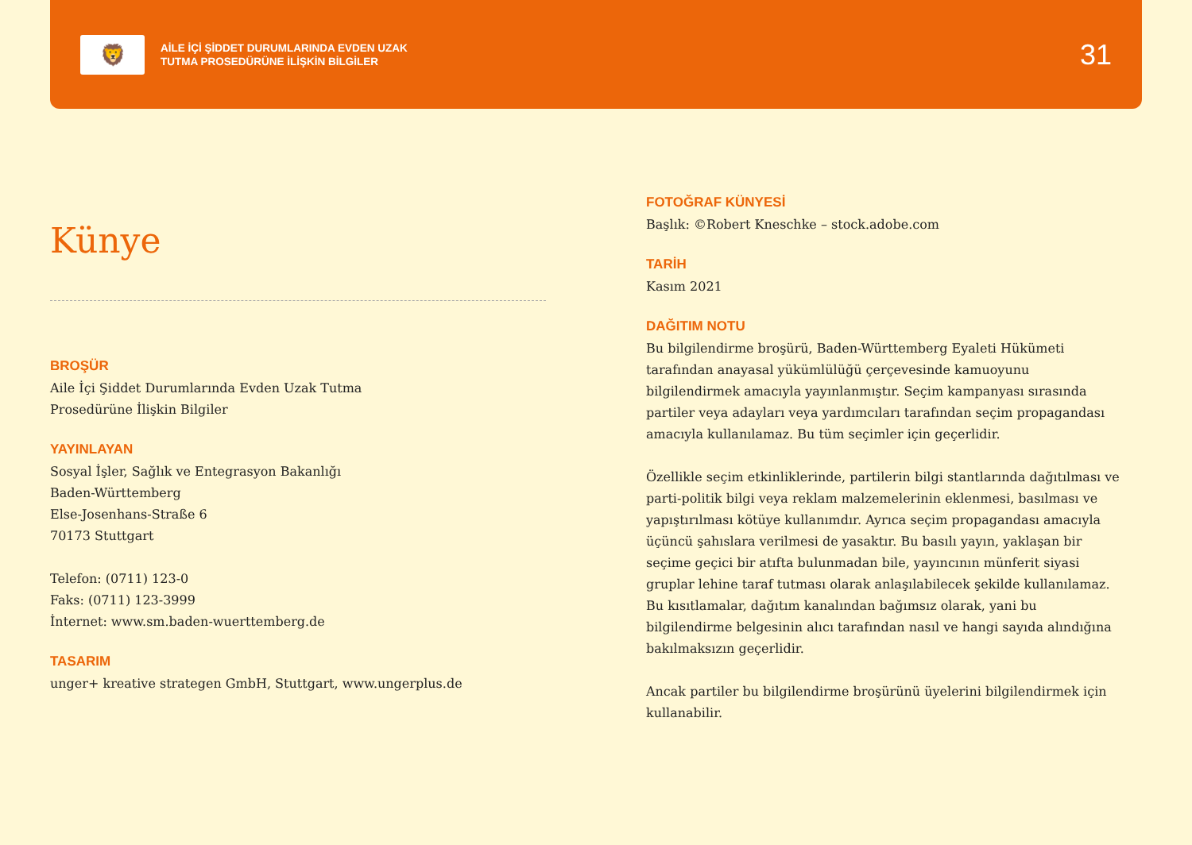🦁
AİLE İÇİ ŞİDDET DURUMLARINDA EVDEN UZAK
TUTMA PROSEDÜRÜNE İLİŞKİN BİLGİLER
31
Künye
BROŞÜR
Aile İçi Şiddet Durumlarında Evden Uzak Tutma
Prosedürüne İlişkin Bilgiler
YAYINLAYAN
Sosyal İşler, Sağlık ve Entegrasyon Bakanlığı
Baden-Württemberg
Else-Josenhans-Straße 6
70173 Stuttgart
Telefon: (0711) 123-0
Faks: (0711) 123-3999
İnternet: www.sm.baden-wuerttemberg.de
TASARIM
unger+ kreative strategen GmbH, Stuttgart, www.ungerplus.de
FOTOĞRAF KÜNYESİ
Başlık: ©Robert Kneschke – stock.adobe.com
TARİH
Kasım 2021
DAĞITIM NOTU
Bu bilgilendirme broşürü, Baden-Württemberg Eyaleti Hükümeti tarafından anayasal yükümlülüğü çerçevesinde kamuoyunu bilgilendirmek amacıyla yayınlanmıştır. Seçim kampanyası sırasında partiler veya adayları veya yardımcıları tarafından seçim propagandası amacıyla kullanılamaz. Bu tüm seçimler için geçerlidir.
Özellikle seçim etkinliklerinde, partilerin bilgi stantlarında dağıtılması ve parti-politik bilgi veya reklam malzemelerinin eklenmesi, basılması ve yapıştırılması kötüye kullanımdır. Ayrıca seçim propagandası amacıyla üçüncü şahıslara verilmesi de yasaktır. Bu basılı yayın, yaklaşan bir seçime geçici bir atıfta bulunmadan bile, yayıncının münferit siyasi gruplar lehine taraf tutması olarak anlaşılabilecek şekilde kullanılamaz. Bu kısıtlamalar, dağıtım kanalından bağımsız olarak, yani bu bilgilendirme belgesinin alıcı tarafından nasıl ve hangi sayıda alındığına bakılmaksızın geçerlidir.
Ancak partiler bu bilgilendirme broşürünü üyelerini bilgilendirmek için kullanabilir.